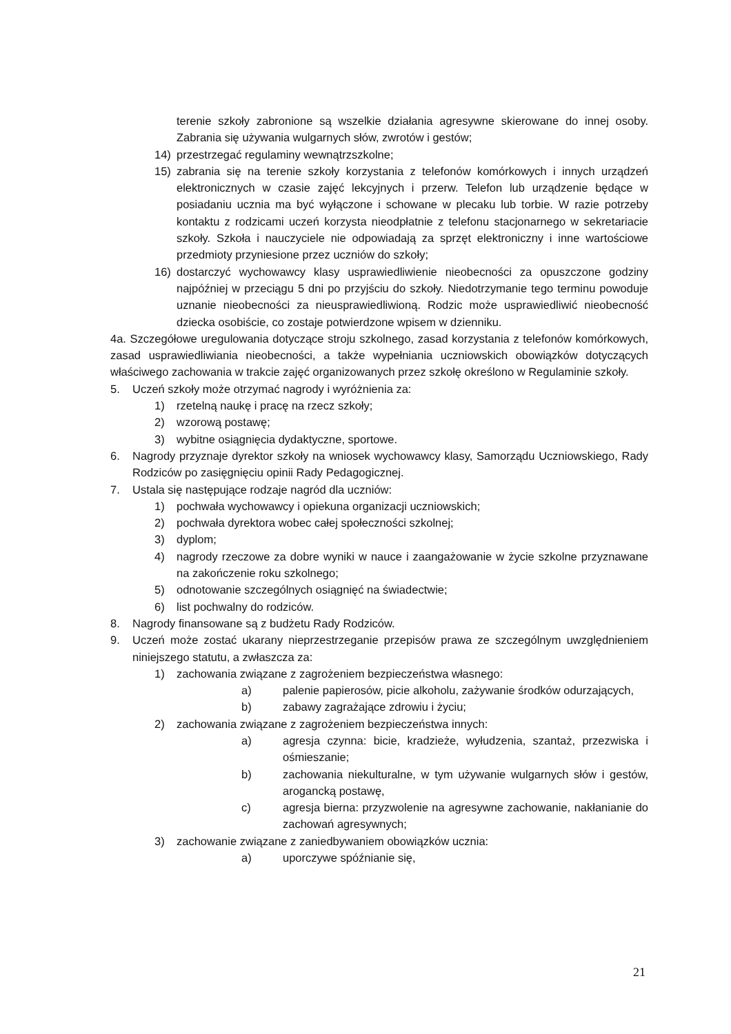terenie szkoły zabronione są wszelkie działania agresywne skierowane do innej osoby. Zabrania się używania wulgarnych słów, zwrotów i gestów;
14) przestrzegać regulaminy wewnątrzszkolne;
15) zabrania się na terenie szkoły korzystania z telefonów komórkowych i innych urządzeń elektronicznych w czasie zajęć lekcyjnych i przerw. Telefon lub urządzenie będące w posiadaniu ucznia ma być wyłączone i schowane w plecaku lub torbie. W razie potrzeby kontaktu z rodzicami uczeń korzysta nieodpłatnie z telefonu stacjonarnego w sekretariacie szkoły. Szkoła i nauczyciele nie odpowiadają za sprzęt elektroniczny i inne wartościowe przedmioty przyniesione przez uczniów do szkoły;
16) dostarczyć wychowawcy klasy usprawiedliwienie nieobecności za opuszczone godziny najpóźniej w przeciągu 5 dni po przyjściu do szkoły. Niedotrzymanie tego terminu powoduje uznanie nieobecności za nieusprawiedliwioną. Rodzic może usprawiedliwić nieobecność dziecka osobiście, co zostaje potwierdzone wpisem w dzienniku.
4a. Szczegółowe uregulowania dotyczące stroju szkolnego, zasad korzystania z telefonów komórkowych, zasad usprawiedliwiania nieobecności, a także wypełniania uczniowskich obowiązków dotyczących właściwego zachowania w trakcie zajęć organizowanych przez szkołę określono w Regulaminie szkoły.
5. Uczeń szkoły może otrzymać nagrody i wyróżnienia za:
1) rzetelną naukę i pracę na rzecz szkoły;
2) wzorową postawę;
3) wybitne osiągnięcia dydaktyczne, sportowe.
6. Nagrody przyznaje dyrektor szkoły na wniosek wychowawcy klasy, Samorządu Uczniowskiego, Rady Rodziców po zasięgnięciu opinii Rady Pedagogicznej.
7. Ustala się następujące rodzaje nagród dla uczniów:
1) pochwała wychowawcy i opiekuna organizacji uczniowskich;
2) pochwała dyrektora wobec całej społeczności szkolnej;
3) dyplom;
4) nagrody rzeczowe za dobre wyniki w nauce i zaangażowanie w życie szkolne przyznawane na zakończenie roku szkolnego;
5) odnotowanie szczególnych osiągnięć na świadectwie;
6) list pochwalny do rodziców.
8. Nagrody finansowane są z budżetu Rady Rodziców.
9. Uczeń może zostać ukarany nieprzestrzeganie przepisów prawa ze szczególnym uwzględnieniem niniejszego statutu, a zwłaszcza za:
1) zachowania związane z zagrożeniem bezpieczeństwa własnego:
a) palenie papierosów, picie alkoholu, zażywanie środków odurzających,
b) zabawy zagrażające zdrowiu i życiu;
2) zachowania związane z zagrożeniem bezpieczeństwa innych:
a) agresja czynna: bicie, kradzieże, wyłudzenia, szantaż, przezwiska i ośmieszanie;
b) zachowania niekulturalne, w tym używanie wulgarnych słów i gestów, arogancką postawę,
c) agresja bierna: przyzwolenie na agresywne zachowanie, nakłanianie do zachowań agresywnych;
3) zachowanie związane z zaniedbywaniem obowiązków ucznia:
a) uporczywe spóźnianie się,
21